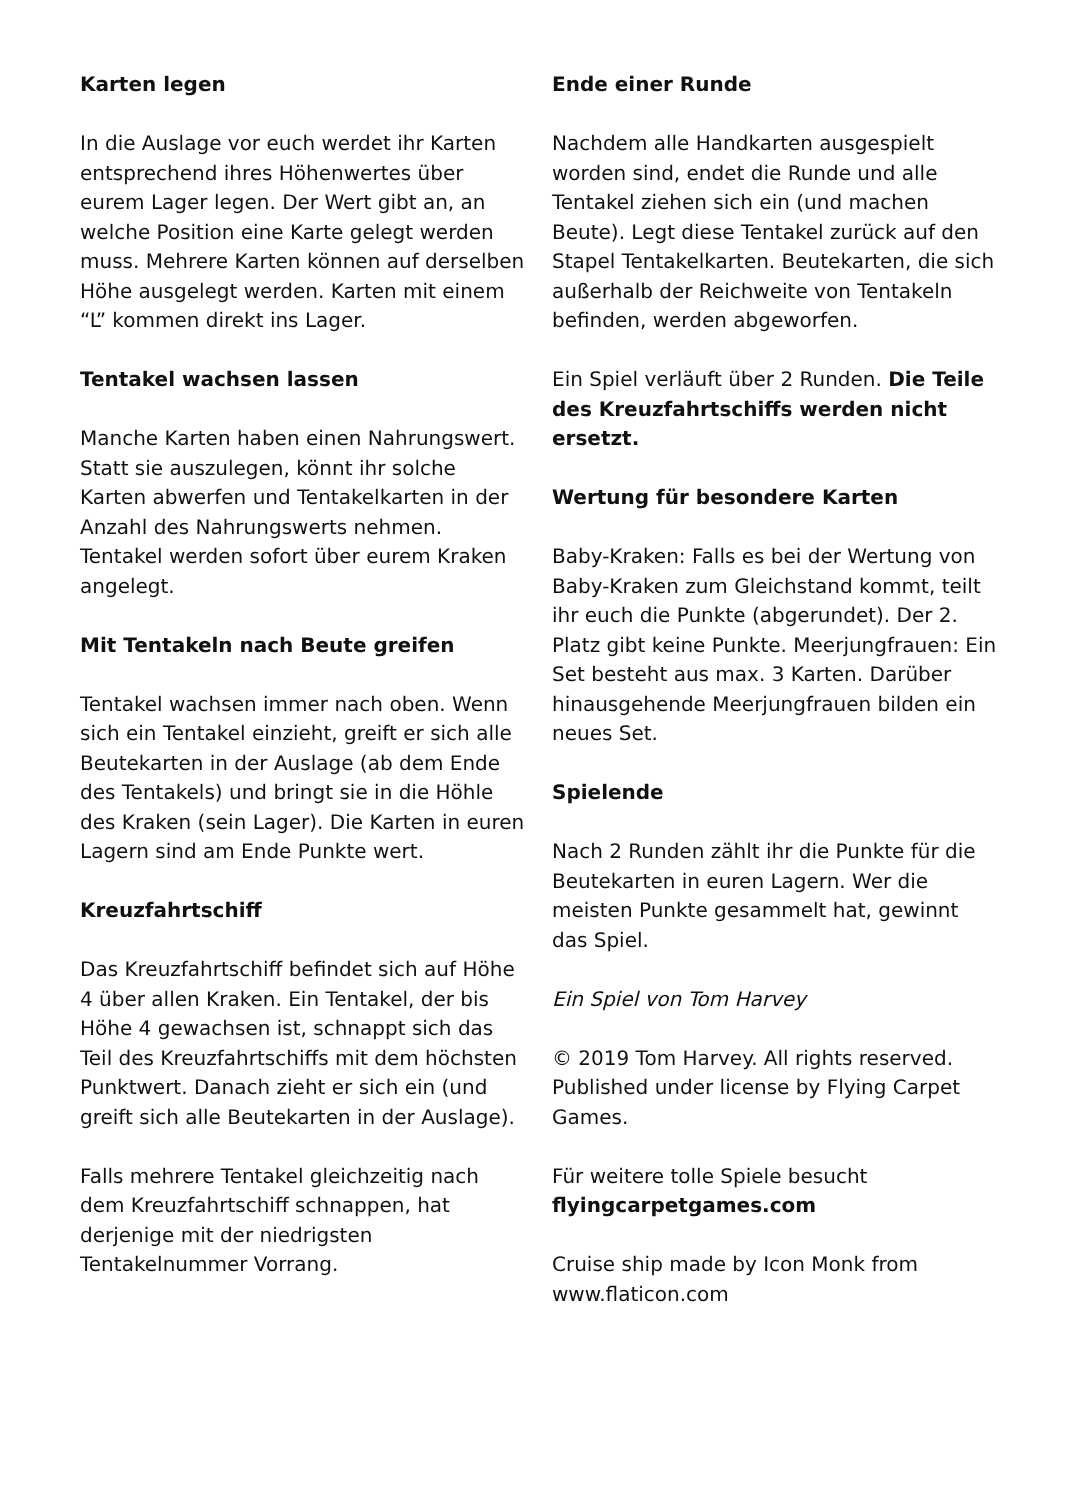Karten legen
In die Auslage vor euch werdet ihr Karten entsprechend ihres Höhenwertes über eurem Lager legen. Der Wert gibt an, an welche Position eine Karte gelegt werden muss. Mehrere Karten können auf derselben Höhe ausgelegt werden. Karten mit einem “L” kommen direkt ins Lager.
Tentakel wachsen lassen
Manche Karten haben einen Nahrungswert. Statt sie auszulegen, könnt ihr solche Karten abwerfen und Tentakelkarten in der Anzahl des Nahrungswerts nehmen. Tentakel werden sofort über eurem Kraken angelegt.
Mit Tentakeln nach Beute greifen
Tentakel wachsen immer nach oben. Wenn sich ein Tentakel einzieht, greift er sich alle Beutekarten in der Auslage (ab dem Ende des Tentakels) und bringt sie in die Höhle des Kraken (sein Lager). Die Karten in euren Lagern sind am Ende Punkte wert.
Kreuzfahrtschiff
Das Kreuzfahrtschiff befindet sich auf Höhe 4 über allen Kraken. Ein Tentakel, der bis Höhe 4 gewachsen ist, schnappt sich das Teil des Kreuzfahrtschiffs mit dem höchsten Punktwert. Danach zieht er sich ein (und greift sich alle Beutekarten in der Auslage).
Falls mehrere Tentakel gleichzeitig nach dem Kreuzfahrtschiff schnappen, hat derjenige mit der niedrigsten Tentakelnummer Vorrang.
Ende einer Runde
Nachdem alle Handkarten ausgespielt worden sind, endet die Runde und alle Tentakel ziehen sich ein (und machen Beute). Legt diese Tentakel zurück auf den Stapel Tentakelkarten. Beutekarten, die sich außerhalb der Reichweite von Tentakeln befinden, werden abgeworfen.
Ein Spiel verläuft über 2 Runden. Die Teile des Kreuzfahrtschiffs werden nicht ersetzt.
Wertung für besondere Karten
Baby-Kraken: Falls es bei der Wertung von Baby-Kraken zum Gleichstand kommt, teilt ihr euch die Punkte (abgerundet). Der 2. Platz gibt keine Punkte. Meerjungfrauen: Ein Set besteht aus max. 3 Karten. Darüber hinausgehende Meerjungfrauen bilden ein neues Set.
Spielende
Nach 2 Runden zählt ihr die Punkte für die Beutekarten in euren Lagern. Wer die meisten Punkte gesammelt hat, gewinnt das Spiel.
Ein Spiel von Tom Harvey
© 2019 Tom Harvey. All rights reserved. Published under license by Flying Carpet Games.
Für weitere tolle Spiele besucht flyingcarpetgames.com
Cruise ship made by Icon Monk from www.flaticon.com